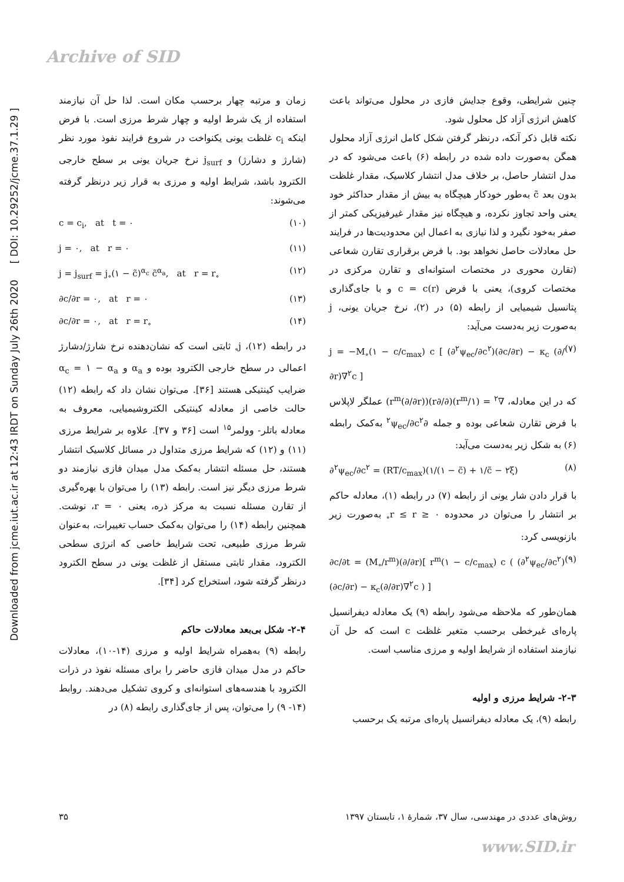Archive of SID
Downloaded from jcme.iut.ac.ir at 12:43 IRDT on Sunday July 26th 2020 [ DOI: 10.29252/jcme.37.1.29 ]
چنین شرایطی، وقوع جدایش فازی در محلول می‌تواند باعث کاهش انرژی آزاد کل محلول شود.
نکته قابل ذکر آنکه، درنظر گرفتن شکل کامل انرژی آزاد محلول همگن به‌صورت داده شده در رابطه (۶) باعث می‌شود که در مدل انتشار حاصل، بر خلاف مدل انتشار کلاسیک، مقدار غلظت بدون بعد c̃ به‌طور خودکار هیچگاه به بیش از مقدار حداکثر خود یعنی واحد تجاوز نکرده، و هیچگاه نیز مقدار غیرفیزیکی کمتر از صفر به‌خود نگیرد و لذا نیازی به اعمال این محدودیت‌ها در فرایند حل معادلات حاصل نخواهد بود. با فرض برقراری تقارن شعاعی (تقارن محوری در مختصات استوانه‌ای و تقارن مرکزی در مختصات کروی)، یعنی با فرض c = c(r) و با جای‌گذاری پتانسیل شیمیایی از رابطه (۵) در (۲)، نرخ جریان یونی، j به‌صورت زیر به‌دست می‌آید:
j = −M<sub>∘</sub>(۱ − c/c<sub>max</sub>) c [ (∂<sup>۲</sup>ψ<sub>ec</sub>/∂c<sup>۲</sup>)(∂c/∂r) − κ<sub>c</sub> (∂/∂r)∇<sup>۲</sup>c ] (۷)
که در این معادله، ∇<sup>۲</sup> = (۱/r<sup>m</sup>)(∂/∂r)(r<sup>m</sup>(∂/∂r)) عملگر لاپلاس با فرض تقارن شعاعی بوده و جمله ∂<sup>۲</sup>ψ<sub>ec</sub>/∂c<sup>۲</sup> به‌کمک رابطه (۶) به شکل زیر به‌دست می‌آید:
∂<sup>۲</sup>ψ<sub>ec</sub>/∂c<sup>۲</sup> = (RT/c<sub>max</sub>)(۱/(۱ − c̃) + ۱/c̃ − ۲ξ) (۸)
با قرار دادن شار یونی از رابطه (۷) در رابطه (۱)، معادله حاکم بر انتشار را می‌توان در محدوده ۰ ≤ r ≤ r<sub>∘</sub> به‌صورت زیر بازنویسی کرد:
∂c/∂t = (M<sub>∘</sub>/r<sup>m</sup>)(∂/∂r)[ r<sup>m</sup>(۱ − c/c<sub>max</sub>) c ( (∂<sup>۲</sup>ψ<sub>ec</sub>/∂c<sup>۲</sup>)(∂c/∂r) − κ<sub>c</sub>(∂/∂r)∇<sup>۲</sup>c ) ] (۹)
همان‌طور که ملاحظه می‌شود رابطه (۹) یک معادله دیفرانسیل پاره‌ای غیرخطی برحسب متغیر غلظت c است که حل آن نیازمند استفاده از شرایط اولیه و مرزی مناسب است.
۲-۳- شرایط مرزی و اولیه
رابطه (۹)، یک معادله دیفرانسیل پاره‌ای مرتبه یک برحسب
زمان و مرتبه چهار برحسب مکان است. لذا حل آن نیازمند استفاده از یک شرط اولیه و چهار شرط مرزی است. با فرض اینکه c<sub>i</sub> غلظت یونی یکنواخت در شروع فرایند نفوذ مورد نظر (شارژ و دشارژ) و j<sub>surf</sub> نرخ جریان یونی بر سطح خارجی الکترود باشد، شرایط اولیه و مرزی به قرار زیر درنظر گرفته می‌شوند:
c = c<sub>i</sub>, at t = ۰ (۱۰)
j = ۰, at r = ۰ (۱۱)
j = j<sub>surf</sub> = j<sub>∘</sub>(۱ − c̃)<sup>α<sub>c</sub></sup> c̃<sup>α<sub>a</sub></sup>, at r = r<sub>∘</sub> (۱۲)
∂c/∂r = ۰, at r = ۰ (۱۳)
∂c/∂r = ۰, at r = r<sub>∘</sub> (۱۴)
در رابطه (۱۲)، j<sub>∘</sub> ثابتی است که نشان‌دهنده نرخ شارژ/دشارژ اعمالی در سطح خارجی الکترود بوده و α<sub>a</sub> و α<sub>c</sub> = ۱ − α<sub>a</sub> ضرایب کینتیکی هستند [۳۶]. می‌توان نشان داد که رابطه (۱۲) حالت خاصی از معادله کینتیکی الکتروشیمیایی، معروف به معادله باتلر- وولمر<sup>۱۵</sup> است [۳۶ و ۳۷]. علاوه بر شرایط مرزی (۱۱) و (۱۲) که شرایط مرزی متداول در مسائل کلاسیک انتشار هستند، حل مسئله انتشار به‌کمک مدل میدان فازی نیازمند دو شرط مرزی دیگر نیز است. رابطه (۱۳) را می‌توان با بهره‌گیری از تقارن مسئله نسبت به مرکز ذره، یعنی r = ۰، نوشت. همچنین رابطه (۱۴) را می‌توان به‌کمک حساب تغییرات، به‌عنوان شرط مرزی طبیعی، تحت شرایط خاصی که انرژی سطحی الکترود، مقدار ثابتی مستقل از غلظت یونی در سطح الکترود درنظر گرفته شود، استخراج کرد [۳۴].
۲-۴- شکل بی‌بعد معادلات حاکم
رابطه (۹) به‌همراه شرایط اولیه و مرزی (۱۴-۱۰)، معادلات حاکم در مدل میدان فازی حاضر را برای مسئله نفوذ در ذرات الکترود با هندسه‌های استوانه‌ای و کروی تشکیل می‌دهند. روابط (۱۴- ۹) را می‌توان، پس از جای‌گذاری رابطه (۸) در
روش‌های عددی در مهندسی، سال ۳۷، شمارهٔ ۱، تابستان ۱۳۹۷ ۳۵
www.SID.ir